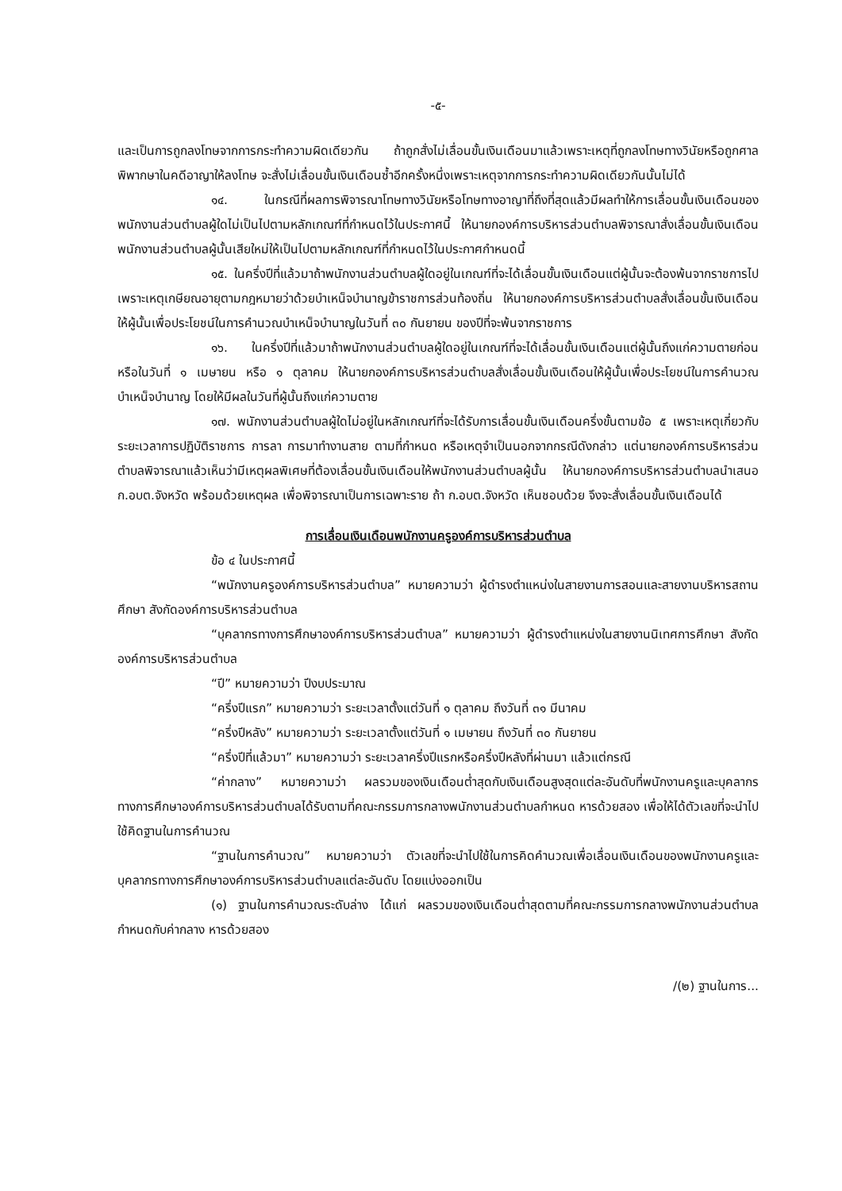-๕-
และเป็นการถูกลงโทษจากการกระทำความผิดเดียวกัน ถ้าถูกสั่งไม่เลื่อนขั้นเงินเดือนมาแล้วเพราะเหตุที่ถูกลงโทษทางวินัยหรือถูกศาลพิพากษาในคดีอาญาให้ลงโทษ จะสั่งไม่เลื่อนขั้นเงินเดือนซ้ำอีกครั้งหนึ่งเพราะเหตุจากการกระทำความผิดเดียวกันนั้นไม่ได้
๑๔. ในกรณีที่ผลการพิจารณาโทษทางวินัยหรือโทษทางอาญาที่ถึงที่สุดแล้วมีผลทำให้การเลื่อนขั้นเงินเดือนของพนักงานส่วนตำบลผู้ใดไม่เป็นไปตามหลักเกณฑ์ที่กำหนดไว้ในประกาศนี้ ให้นายกองค์การบริหารส่วนตำบลพิจารณาสั่งเลื่อนขั้นเงินเดือนพนักงานส่วนตำบลผู้นั้นเสียใหม่ให้เป็นไปตามหลักเกณฑ์ที่กำหนดไว้ในประกาศกำหนดนี้
๑๕. ในครึ่งปีที่แล้วมาถ้าพนักงานส่วนตำบลผู้ใดอยู่ในเกณฑ์ที่จะได้เลื่อนขั้นเงินเดือนแต่ผู้นั้นจะต้องพ้นจากราชการไปเพราะเหตุเกษียณอายุตามกฎหมายว่าด้วยบำเหน็จบำนาญข้าราชการส่วนท้องถิ่น ให้นายกองค์การบริหารส่วนตำบลสั่งเลื่อนขั้นเงินเดือนให้ผู้นั้นเพื่อประโยชน์ในการคำนวณบำเหน็จบำนาญในวันที่ ๓๐ กันยายน ของปีที่จะพ้นจากราชการ
๑๖. ในครึ่งปีที่แล้วมาถ้าพนักงานส่วนตำบลผู้ใดอยู่ในเกณฑ์ที่จะได้เลื่อนขั้นเงินเดือนแต่ผู้นั้นถึงแก่ความตายก่อนหรือในวันที่ ๑ เมษายน หรือ ๑ ตุลาคม ให้นายกองค์การบริหารส่วนตำบลสั่งเลื่อนขั้นเงินเดือนให้ผู้นั้นเพื่อประโยชน์ในการคำนวณบำเหน็จบำนาญ โดยให้มีผลในวันที่ผู้นั้นถึงแก่ความตาย
๑๗. พนักงานส่วนตำบลผู้ใดไม่อยู่ในหลักเกณฑ์ที่จะได้รับการเลื่อนขั้นเงินเดือนครึ่งขั้นตามข้อ ๕ เพราะเหตุเกี่ยวกับระยะเวลาการปฏิบัติราชการ การลา การมาทำงานสาย ตามที่กำหนด หรือเหตุจำเป็นนอกจากกรณีดังกล่าว แต่นายกองค์การบริหารส่วนตำบลพิจารณาแล้วเห็นว่ามีเหตุผลพิเศษที่ต้องเลื่อนขั้นเงินเดือนให้พนักงานส่วนตำบลผู้นั้น ให้นายกองค์การบริหารส่วนตำบลนำเสนอ ก.อบต.จังหวัด พร้อมด้วยเหตุผล เพื่อพิจารณาเป็นการเฉพาะราย ถ้า ก.อบต.จังหวัด เห็นชอบด้วย จึงจะสั่งเลื่อนขั้นเงินเดือนได้
การเลื่อนเงินเดือนพนักงานครูองค์การบริหารส่วนตำบล
ข้อ ๔ ในประกาศนี้
“พนักงานครูองค์การบริหารส่วนตำบล” หมายความว่า ผู้ดำรงตำแหน่งในสายงานการสอนและสายงานบริหารสถานศึกษา สังกัดองค์การบริหารส่วนตำบล
“บุคลากรทางการศึกษาองค์การบริหารส่วนตำบล” หมายความว่า ผู้ดำรงตำแหน่งในสายงานนิเทศการศึกษา สังกัดองค์การบริหารส่วนตำบล
“ปี” หมายความว่า ปีงบประมาณ
“ครึ่งปีแรก” หมายความว่า ระยะเวลาตั้งแต่วันที่ ๑ ตุลาคม ถึงวันที่ ๓๑ มีนาคม
“ครึ่งปีหลัง” หมายความว่า ระยะเวลาตั้งแต่วันที่ ๑ เมษายน ถึงวันที่ ๓๐ กันยายน
“ครึ่งปีที่แล้วมา” หมายความว่า ระยะเวลาครึ่งปีแรกหรือครึ่งปีหลังที่ผ่านมา แล้วแต่กรณี
“ค่ากลาง” หมายความว่า ผลรวมของเงินเดือนต่ำสุดกับเงินเดือนสูงสุดแต่ละอันดับที่พนักงานครูและบุคลากรทางการศึกษาองค์การบริหารส่วนตำบลได้รับตามที่คณะกรรมการกลางพนักงานส่วนตำบลกำหนด หารด้วยสอง เพื่อให้ได้ตัวเลขที่จะนำไปใช้คิดฐานในการคำนวณ
“ฐานในการคำนวณ” หมายความว่า ตัวเลขที่จะนำไปใช้ในการคิดคำนวณเพื่อเลื่อนเงินเดือนของพนักงานครูและบุคลากรทางการศึกษาองค์การบริหารส่วนตำบลแต่ละอันดับ โดยแบ่งออกเป็น
(๑) ฐานในการคำนวณระดับล่าง ได้แก่ ผลรวมของเงินเดือนต่ำสุดตามที่คณะกรรมการกลางพนักงานส่วนตำบลกำหนดกับค่ากลาง หารด้วยสอง
/(๒) ฐานในการ...